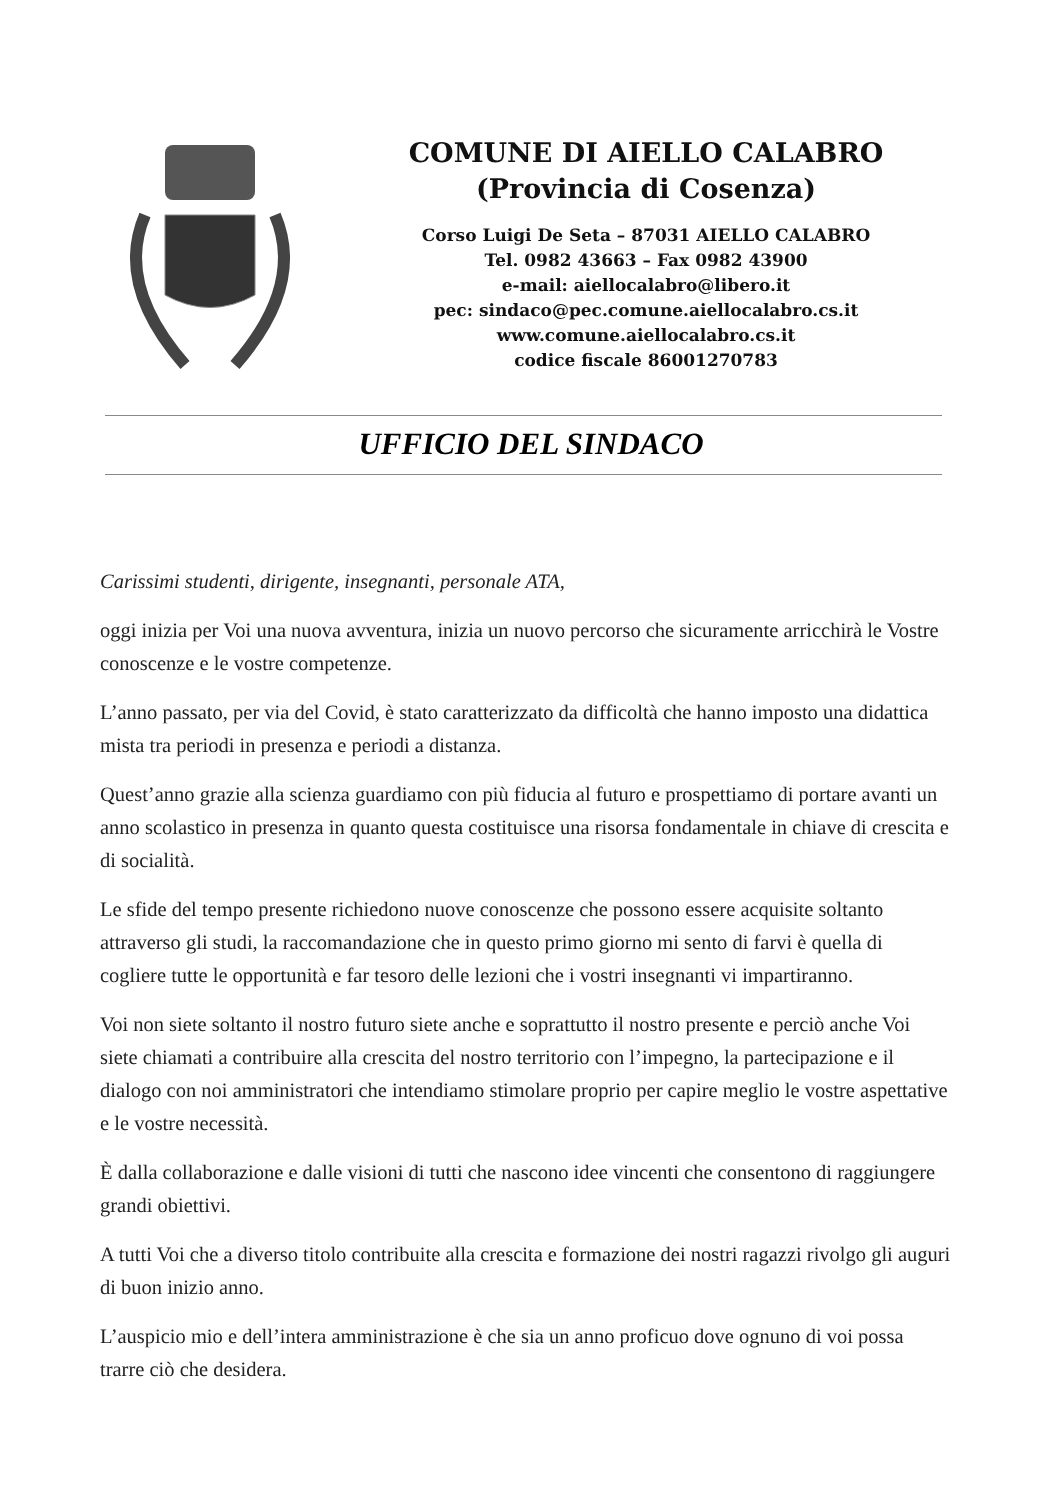COMUNE DI AIELLO CALABRO
(Provincia di Cosenza)
Corso Luigi De Seta – 87031 AIELLO CALABRO
Tel. 0982 43663 – Fax 0982 43900
e-mail: aiellocalabro@libero.it
pec: sindaco@pec.comune.aiellocalabro.cs.it
www.comune.aiellocalabro.cs.it
codice fiscale 86001270783
UFFICIO DEL SINDACO
Carissimi studenti, dirigente, insegnanti, personale ATA,
oggi inizia per Voi una nuova avventura, inizia un nuovo percorso che sicuramente arricchirà le Vostre conoscenze e le vostre competenze.
L’anno passato, per via del Covid, è stato caratterizzato da difficoltà che hanno imposto una didattica mista tra periodi in presenza e periodi a distanza.
Quest’anno grazie alla scienza guardiamo con più fiducia al futuro e prospettiamo di portare avanti un anno scolastico in presenza in quanto questa costituisce una risorsa fondamentale in chiave di crescita e di socialità.
Le sfide del tempo presente richiedono nuove conoscenze che possono essere acquisite soltanto attraverso gli studi, la raccomandazione che in questo primo giorno mi sento di farvi è quella di cogliere tutte le opportunità e far tesoro delle lezioni che i vostri insegnanti vi impartiranno.
Voi non siete soltanto il nostro futuro siete anche e soprattutto il nostro presente e perciò anche Voi siete chiamati a contribuire alla crescita del nostro territorio con l’impegno, la partecipazione e il dialogo con noi amministratori che intendiamo stimolare proprio per capire meglio le vostre aspettative e le vostre necessità.
È dalla collaborazione e dalle visioni di tutti che nascono idee vincenti che consentono di raggiungere grandi obiettivi.
A tutti Voi che a diverso titolo contribuite alla crescita e formazione dei nostri ragazzi rivolgo gli auguri di buon inizio anno.
L’auspicio mio e dell’intera amministrazione è che sia un anno proficuo dove ognuno di voi possa trarre ciò che desidera.